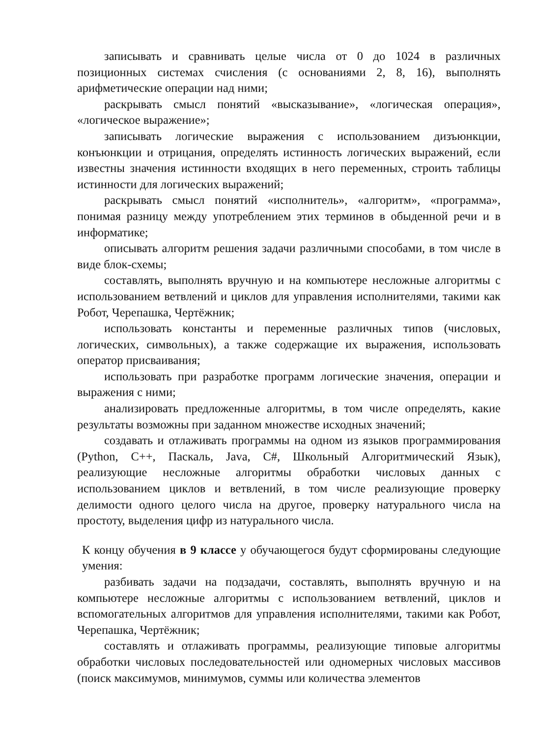записывать и сравнивать целые числа от 0 до 1024 в различных позиционных системах счисления (с основаниями 2, 8, 16), выполнять арифметические операции над ними;
раскрывать смысл понятий «высказывание», «логическая операция», «логическое выражение»;
записывать логические выражения с использованием дизъюнкции, конъюнкции и отрицания, определять истинность логических выражений, если известны значения истинности входящих в него переменных, строить таблицы истинности для логических выражений;
раскрывать смысл понятий «исполнитель», «алгоритм», «программа», понимая разницу между употреблением этих терминов в обыденной речи и в информатике;
описывать алгоритм решения задачи различными способами, в том числе в виде блок-схемы;
составлять, выполнять вручную и на компьютере несложные алгоритмы с использованием ветвлений и циклов для управления исполнителями, такими как Робот, Черепашка, Чертёжник;
использовать константы и переменные различных типов (числовых, логических, символьных), а также содержащие их выражения, использовать оператор присваивания;
использовать при разработке программ логические значения, операции и выражения с ними;
анализировать предложенные алгоритмы, в том числе определять, какие результаты возможны при заданном множестве исходных значений;
создавать и отлаживать программы на одном из языков программирования (Python, C++, Паскаль, Java, C#, Школьный Алгоритмический Язык), реализующие несложные алгоритмы обработки числовых данных с использованием циклов и ветвлений, в том числе реализующие проверку делимости одного целого числа на другое, проверку натурального числа на простоту, выделения цифр из натурального числа.
К концу обучения в 9 классе у обучающегося будут сформированы следующие умения:
разбивать задачи на подзадачи, составлять, выполнять вручную и на компьютере несложные алгоритмы с использованием ветвлений, циклов и вспомогательных алгоритмов для управления исполнителями, такими как Робот, Черепашка, Чертёжник;
составлять и отлаживать программы, реализующие типовые алгоритмы обработки числовых последовательностей или одномерных числовых массивов (поиск максимумов, минимумов, суммы или количества элементов